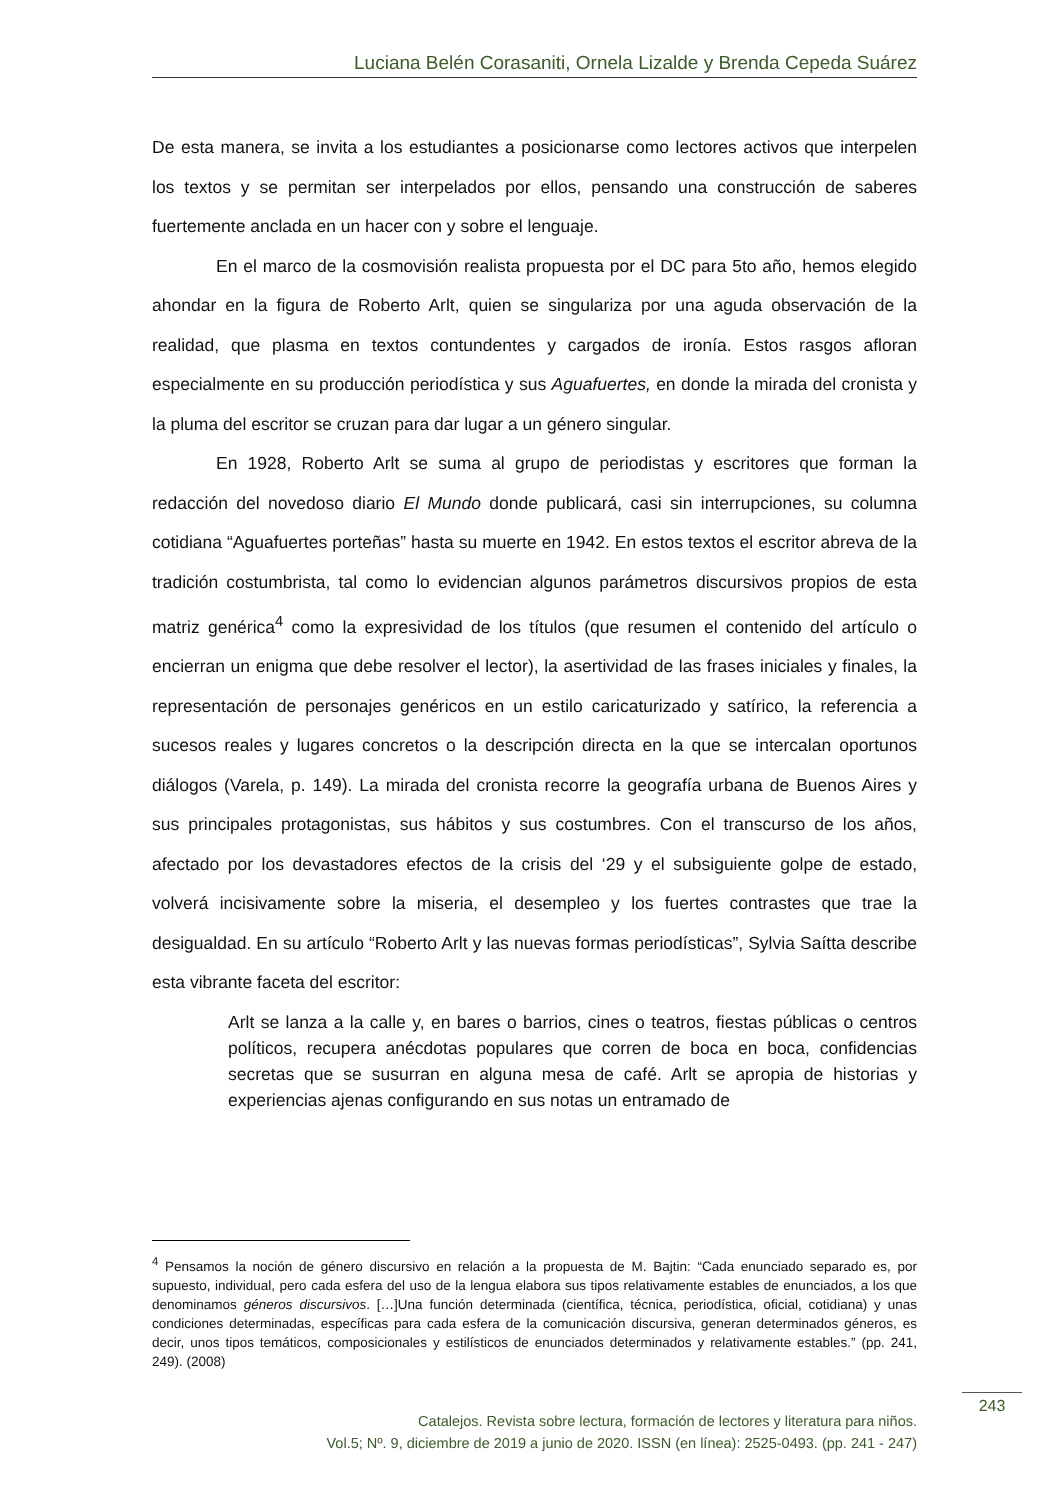Luciana Belén Corasaniti, Ornela Lizalde y Brenda Cepeda Suárez
De esta manera, se invita a los estudiantes a posicionarse como lectores activos que interpelen los textos y se permitan ser interpelados por ellos, pensando una construcción de saberes fuertemente anclada en un hacer con y sobre el lenguaje.
En el marco de la cosmovisión realista propuesta por el DC para 5to año, hemos elegido ahondar en la figura de Roberto Arlt, quien se singulariza por una aguda observación de la realidad, que plasma en textos contundentes y cargados de ironía. Estos rasgos afloran especialmente en su producción periodística y sus Aguafuertes, en donde la mirada del cronista y la pluma del escritor se cruzan para dar lugar a un género singular.
En 1928, Roberto Arlt se suma al grupo de periodistas y escritores que forman la redacción del novedoso diario El Mundo donde publicará, casi sin interrupciones, su columna cotidiana “Aguafuertes porteñas” hasta su muerte en 1942. En estos textos el escritor abreva de la tradición costumbrista, tal como lo evidencian algunos parámetros discursivos propios de esta matriz genérica<sup>4</sup> como la expresividad de los títulos (que resumen el contenido del artículo o encierran un enigma que debe resolver el lector), la asertividad de las frases iniciales y finales, la representación de personajes genéricos en un estilo caricaturizado y satírico, la referencia a sucesos reales y lugares concretos o la descripción directa en la que se intercalan oportunos diálogos (Varela, p. 149). La mirada del cronista recorre la geografía urbana de Buenos Aires y sus principales protagonistas, sus hábitos y sus costumbres. Con el transcurso de los años, afectado por los devastadores efectos de la crisis del ‘29 y el subsiguiente golpe de estado, volverá incisivamente sobre la miseria, el desempleo y los fuertes contrastes que trae la desigualdad. En su artículo “Roberto Arlt y las nuevas formas periodísticas”, Sylvia Saítta describe esta vibrante faceta del escritor:
Arlt se lanza a la calle y, en bares o barrios, cines o teatros, fiestas públicas o centros políticos, recupera anécdotas populares que corren de boca en boca, confidencias secretas que se susurran en alguna mesa de café. Arlt se apropia de historias y experiencias ajenas configurando en sus notas un entramado de
<sup>4</sup> Pensamos la noción de género discursivo en relación a la propuesta de M. Bajtin: “Cada enunciado separado es, por supuesto, individual, pero cada esfera del uso de la lengua elabora sus tipos relativamente estables de enunciados, a los que denominamos géneros discursivos. […]Una función determinada (científica, técnica, periodística, oficial, cotidiana) y unas condiciones determinadas, específicas para cada esfera de la comunicación discursiva, generan determinados géneros, es decir, unos tipos temáticos, composicionales y estilísticos de enunciados determinados y relativamente estables.” (pp. 241, 249). (2008)
Catalejos. Revista sobre lectura, formación de lectores y literatura para niños.
Vol.5; Nº. 9, diciembre de 2019 a junio de 2020. ISSN (en línea): 2525-0493. (pp. 241 - 247)
243